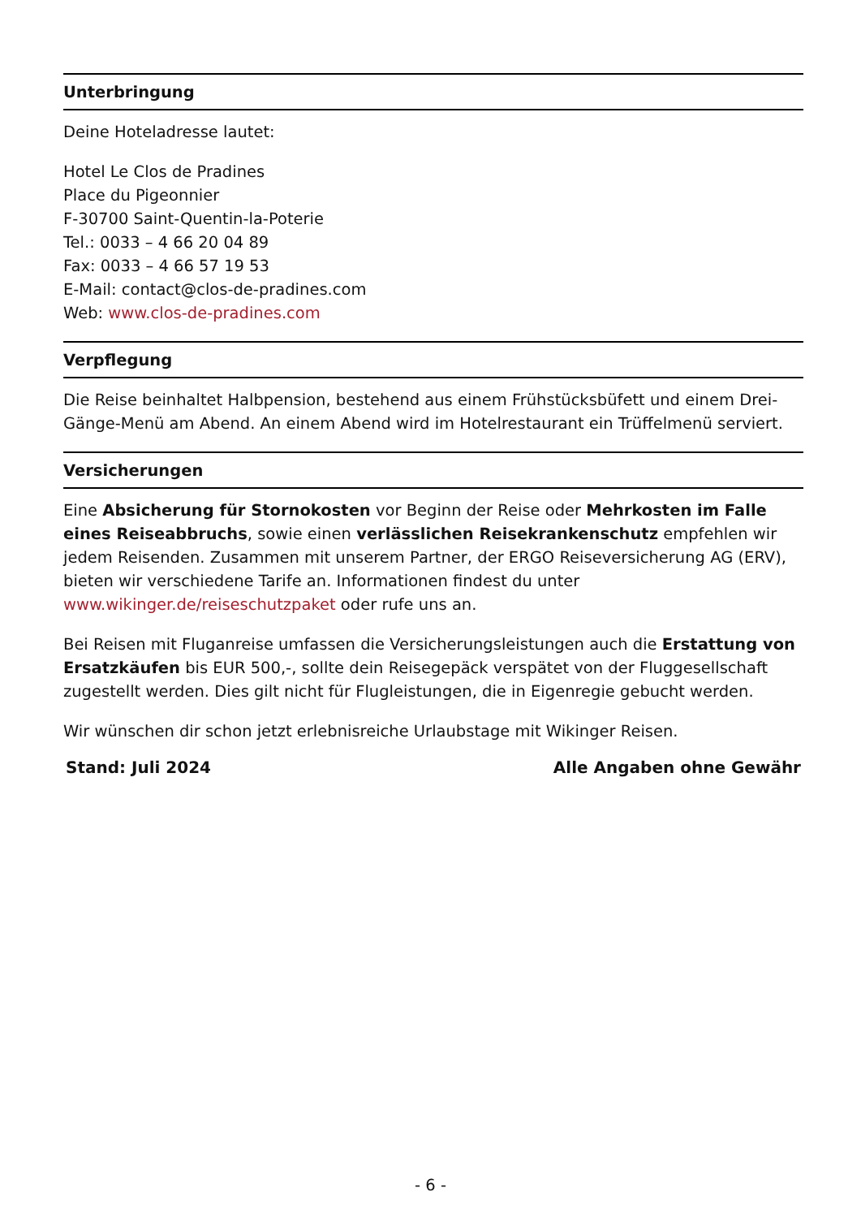Unterbringung
Deine Hoteladresse lautet:
Hotel Le Clos de Pradines
Place du Pigeonnier
F-30700 Saint-Quentin-la-Poterie
Tel.: 0033 – 4 66 20 04 89
Fax: 0033 – 4 66 57 19 53
E-Mail: contact@clos-de-pradines.com
Web: www.clos-de-pradines.com
Verpflegung
Die Reise beinhaltet Halbpension, bestehend aus einem Frühstücksbüfett und einem Drei-Gänge-Menü am Abend. An einem Abend wird im Hotelrestaurant ein Trüffelmenü serviert.
Versicherungen
Eine Absicherung für Stornokosten vor Beginn der Reise oder Mehrkosten im Falle eines Reiseabbruchs, sowie einen verlässlichen Reisekrankenschutz empfehlen wir jedem Reisenden. Zusammen mit unserem Partner, der ERGO Reiseversicherung AG (ERV), bieten wir verschiedene Tarife an. Informationen findest du unter www.wikinger.de/reiseschutzpaket oder rufe uns an.
Bei Reisen mit Fluganreise umfassen die Versicherungsleistungen auch die Erstattung von Ersatzkäufen bis EUR 500,-, sollte dein Reisegepäck verspätet von der Fluggesellschaft zugestellt werden. Dies gilt nicht für Flugleistungen, die in Eigenregie gebucht werden.
Wir wünschen dir schon jetzt erlebnisreiche Urlaubstage mit Wikinger Reisen.
Stand: Juli 2024 Alle Angaben ohne Gewähr
- 6 -